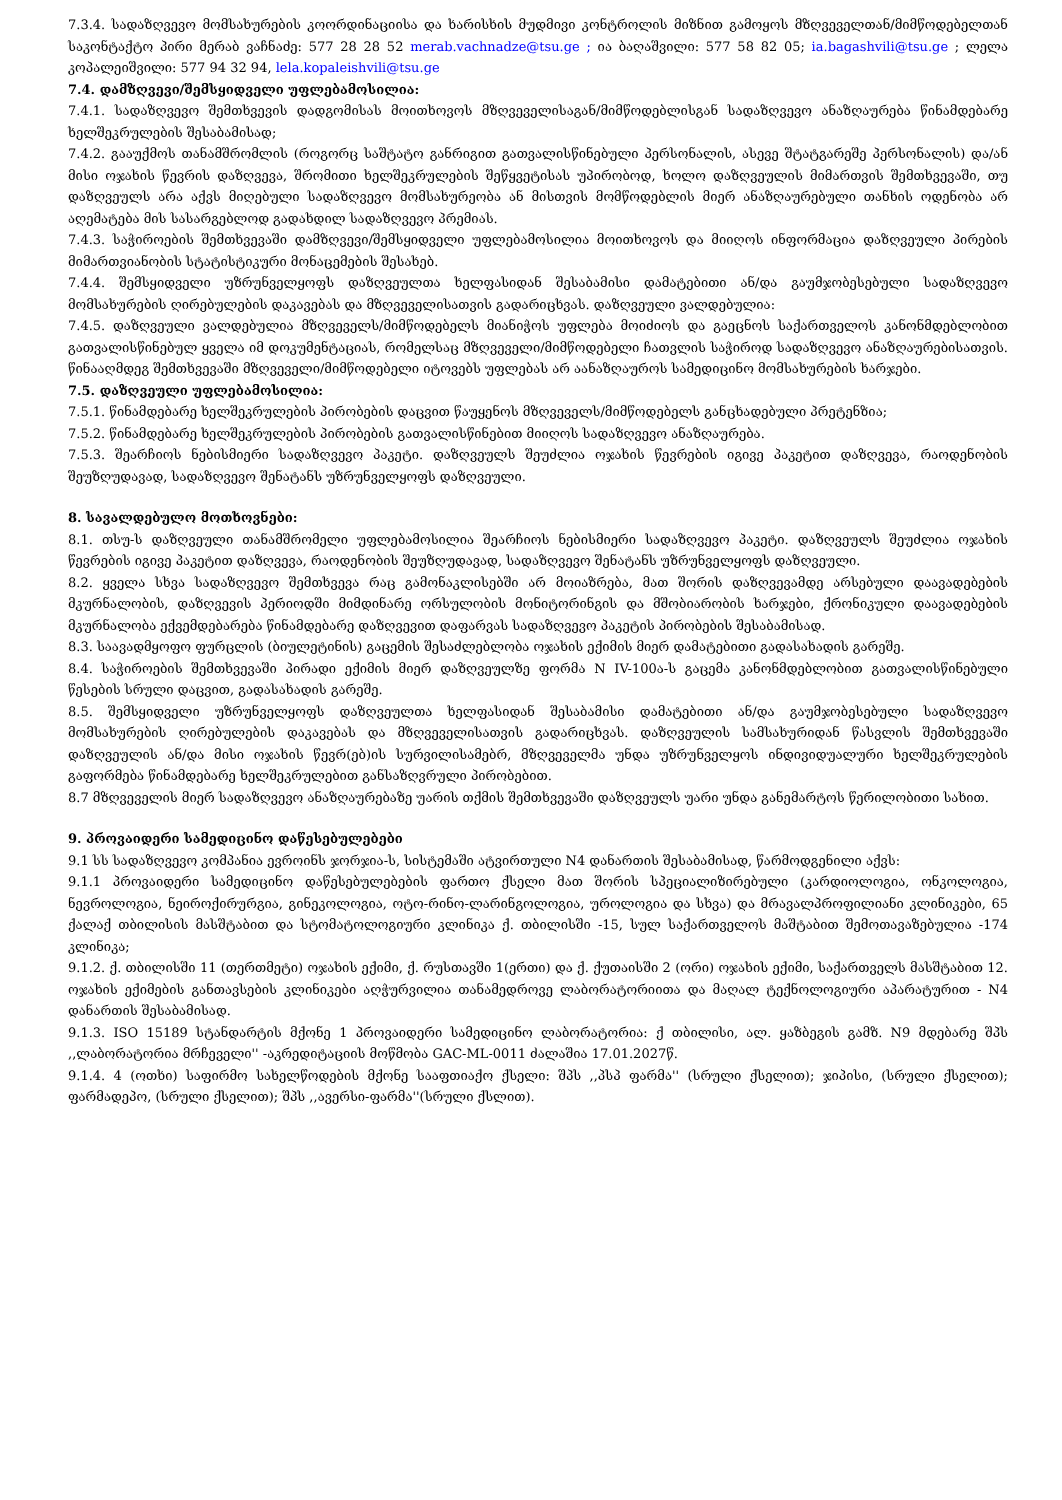7.3.4. სადაზღვევო მომსახურების კოორდინაციისა და ხარისხის მუდმივი კონტროლის მიზნით გამოყოს მზღვეველთან/მიმწოდებელთან საკონტაქტო პირი მერაბ ვაჩნაძე: 577 28 28 52 merab.vachnadze@tsu.ge ; ია ბაღაშვილი: 577 58 82 05; ia.bagashvili@tsu.ge ; ლელა კოპალეიშვილი: 577 94 32 94, lela.kopaleishvili@tsu.ge
7.4. დამზღვევი/შემსყიდველი უფლებამოსილია:
7.4.1. სადაზღვევო შემთხვევის დადგომისას მოითხოვოს მზღვეველისაგან/მიმწოდებლისგან სადაზღვევო ანაზღაურება წინამდებარე ხელშეკრულების შესაბამისად;
7.4.2. გააუქმოს თანამშრომლის (როგორც საშტატო განრიგით გათვალისწინებული პერსონალის, ასევე შტატგარეშე პერსონალის) და/ან მისი ოჯახის წევრის დაზღვევა, შრომითი ხელშეკრულების შეწყვეტისას უპირობოდ, ხოლო დაზღვეულის მიმართვის შემთხვევაში, თუ დაზღვეულს არა აქვს მიღებული სადაზღვევო მომსახურეობა ან მისთვის მომწოდებლის მიერ ანაზღაურებული თანხის ოდენობა არ აღემატება მის სასარგებლოდ გადახდილ სადაზღვევო პრემიას.
7.4.3. საჭიროების შემთხვევაში დამზღვევი/შემსყიდველი უფლებამოსილია მოითხოვოს და მიიღოს ინფორმაცია დაზღვეული პირების მიმართვიანობის სტატისტიკური მონაცემების შესახებ.
7.4.4. შემსყიდველი უზრუნველყოფს დაზღვეულთა ხელფასიდან შესაბამისი დამატებითი ან/და გაუმჯობესებული სადაზღვევო მომსახურების ღირებულების დაკავებას და მზღვეველისათვის გადარიცხვას. დაზღვეული ვალდებულია:
7.4.5. დაზღვეული ვალდებულია მზღვეველს/მიმწოდებელს მიანიჭოს უფლება მოიძიოს და გაეცნოს საქართველოს კანონმდებლობით გათვალისწინებულ ყველა იმ დოკუმენტაციას, რომელსაც მზღვეველი/მიმწოდებელი ჩათვლის საჭიროდ სადაზღვევო ანაზღაურებისათვის. წინააღმდეგ შემთხვევაში მზღვეველი/მიმწოდებელი იტოვებს უფლებას არ აანაზღაუროს სამედიცინო მომსახურების ხარჯები.
7.5. დაზღვეული უფლებამოსილია:
7.5.1. წინამდებარე ხელშეკრულების პირობების დაცვით წაუყენოს მზღვეველს/მიმწოდებელს განცხადებული პრეტენზია;
7.5.2. წინამდებარე ხელშეკრულების პირობების გათვალისწინებით მიიღოს სადაზღვევო ანაზღაურება.
7.5.3. შეარჩიოს ნებისმიერი სადაზღვევო პაკეტი. დაზღვეულს შეუძლია ოჯახის წევრების იგივე პაკეტით დაზღვევა, რაოდენობის შეუზღუდავად, სადაზღვევო შენატანს უზრუნველყოფს დაზღვეული.
8. სავალდებულო მოთხოვნები:
8.1. თსუ-ს დაზღვეული თანამშრომელი უფლებამოსილია შეარჩიოს ნებისმიერი სადაზღვევო პაკეტი. დაზღვეულს შეუძლია ოჯახის წევრების იგივე პაკეტით დაზღვევა, რაოდენობის შეუზღუდავად, სადაზღვევო შენატანს უზრუნველყოფს დაზღვეული.
8.2. ყველა სხვა სადაზღვევო შემთხვევა რაც გამონაკლისებში არ მოიაზრება, მათ შორის დაზღვევამდე არსებული დაავადებების მკურნალობის, დაზღვევის პერიოდში მიმდინარე ორსულობის მონიტორინგის და მშობიარობის ხარჯები, ქრონიკული დაავადებების მკურნალობა ექვემდებარება წინამდებარე დაზღვევით დაფარვას სადაზღვევო პაკეტის პირობების შესაბამისად.
8.3. საავადმყოფო ფურცლის (ბიულეტინის) გაცემის შესაძლებლობა ოჯახის ექიმის მიერ დამატებითი გადასახადის გარეშე.
8.4. საჭიროების შემთხვევაში პირადი ექიმის მიერ დაზღვეულზე ფორმა N IV-100ა-ს გაცემა კანონმდებლობით გათვალისწინებული წესების სრული დაცვით, გადასახადის გარეშე.
8.5. შემსყიდველი უზრუნველყოფს დაზღვეულთა ხელფასიდან შესაბამისი დამატებითი ან/და გაუმჯობესებული სადაზღვევო მომსახურების ღირებულების დაკავებას და მზღვეველისათვის გადარიცხვას. დაზღვეულის სამსახურიდან წასვლის შემთხვევაში დაზღვეულის ან/და მისი ოჯახის წევრ(ებ)ის სურვილისამებრ, მზღვეველმა უნდა უზრუნველყოს ინდივიდუალური ხელშეკრულების გაფორმება წინამდებარე ხელშეკრულებით განსაზღვრული პირობებით.
8.7 მზღვეველის მიერ სადაზღვევო ანაზღაურებაზე უარის თქმის შემთხვევაში დაზღვეულს უარი უნდა განემარტოს წერილობითი სახით.
9. პროვაიდერი სამედიცინო დაწესებულებები
9.1 სს სადაზღვევო კომპანია ევროინს ჯორჯია-ს, სისტემაში ატვირთული N4 დანართის შესაბამისად, წარმოდგენილი აქვს:
9.1.1 პროვაიდერი სამედიცინო დაწესებულებების ფართო ქსელი მათ შორის სპეციალიზირებული (კარდიოლოგია, ონკოლოგია, ნევროლოგია, ნეიროქირურგია, გინეკოლოგია, ოტო-რინო-ლარინგოლოგია, უროლოგია და სხვა) და მრავალპროფილიანი კლინიკები, 65 ქალაქ თბილისის მასშტაბით და სტომატოლოგიური კლინიკა ქ. თბილისში -15, სულ საქართველოს მაშტაბით შემოთავაზებულია -174 კლინიკა;
9.1.2. ქ. თბილისში 11 (თერთმეტი) ოჯახის ექიმი, ქ. რუსთავში 1(ერთი) და ქ. ქუთაისში 2 (ორი) ოჯახის ექიმი, საქართველს მასშტაბით 12. ოჯახის ექიმების განთავსების კლინიკები აღჭურვილია თანამედროვე ლაბორატორიითა და მაღალ ტექნოლოგიური აპარატურით - N4 დანართის შესაბამისად.
9.1.3. ISO 15189 სტანდარტის მქონე 1 პროვაიდერი სამედიცინო ლაბორატორია: ქ თბილისი, ალ. ყაზბეგის გამზ. N9 მდებარე შპს ,,ლაბორატორია მრჩეველი'' -აკრედიტაციის მოწმობა GAC-ML-0011 ძალაშია 17.01.2027წ.
9.1.4. 4 (ოთხი) საფირმო სახელწოდების მქონე სააფთიაქო ქსელი: შპს ,,პსპ ფარმა'' (სრული ქსელით); ჯიპისი, (სრული ქსელით); ფარმადეპო, (სრული ქსელით); შპს ,,ავერსი-ფარმა''(სრული ქსლით).